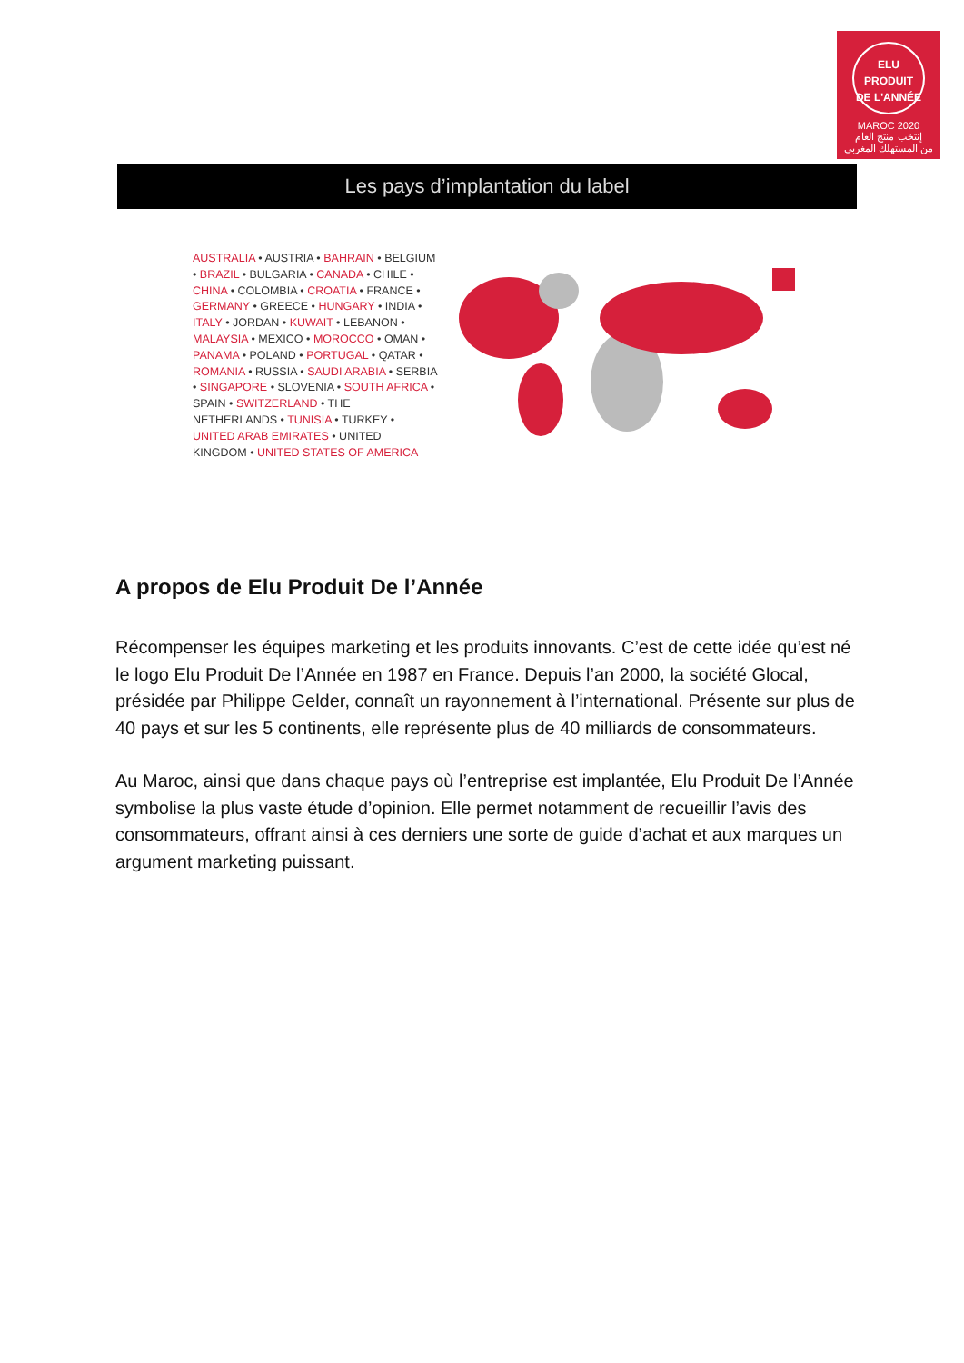ELU
PRODUIT
DE L'ANNÉE
MAROC 2020
إنتخب منتج العام
من المستهلك المغربي
Les pays d’implantation du label
AUSTRALIA • AUSTRIA • BAHRAIN • BELGIUM • BRAZIL • BULGARIA • CANADA • CHILE • CHINA • COLOMBIA • CROATIA • FRANCE • GERMANY • GREECE • HUNGARY • INDIA • ITALY • JORDAN • KUWAIT • LEBANON • MALAYSIA • MEXICO • MOROCCO • OMAN • PANAMA • POLAND • PORTUGAL • QATAR • ROMANIA • RUSSIA • SAUDI ARABIA • SERBIA • SINGAPORE • SLOVENIA • SOUTH AFRICA • SPAIN • SWITZERLAND • THE NETHERLANDS • TUNISIA • TURKEY • UNITED ARAB EMIRATES • UNITED KINGDOM • UNITED STATES OF AMERICA
A propos de Elu Produit De l’Année
Récompenser les équipes marketing et les produits innovants. C’est de cette idée qu’est né le logo Elu Produit De l’Année en 1987 en France. Depuis l’an 2000, la société Glocal, présidée par Philippe Gelder, connaît un rayonnement à l’international. Présente sur plus de 40 pays et sur les 5 continents, elle représente plus de 40 milliards de consommateurs.
Au Maroc, ainsi que dans chaque pays où l’entreprise est implantée, Elu Produit De l’Année symbolise la plus vaste étude d’opinion. Elle permet notamment de recueillir l’avis des consommateurs, offrant ainsi à ces derniers une sorte de guide d’achat et aux marques un argument marketing puissant.